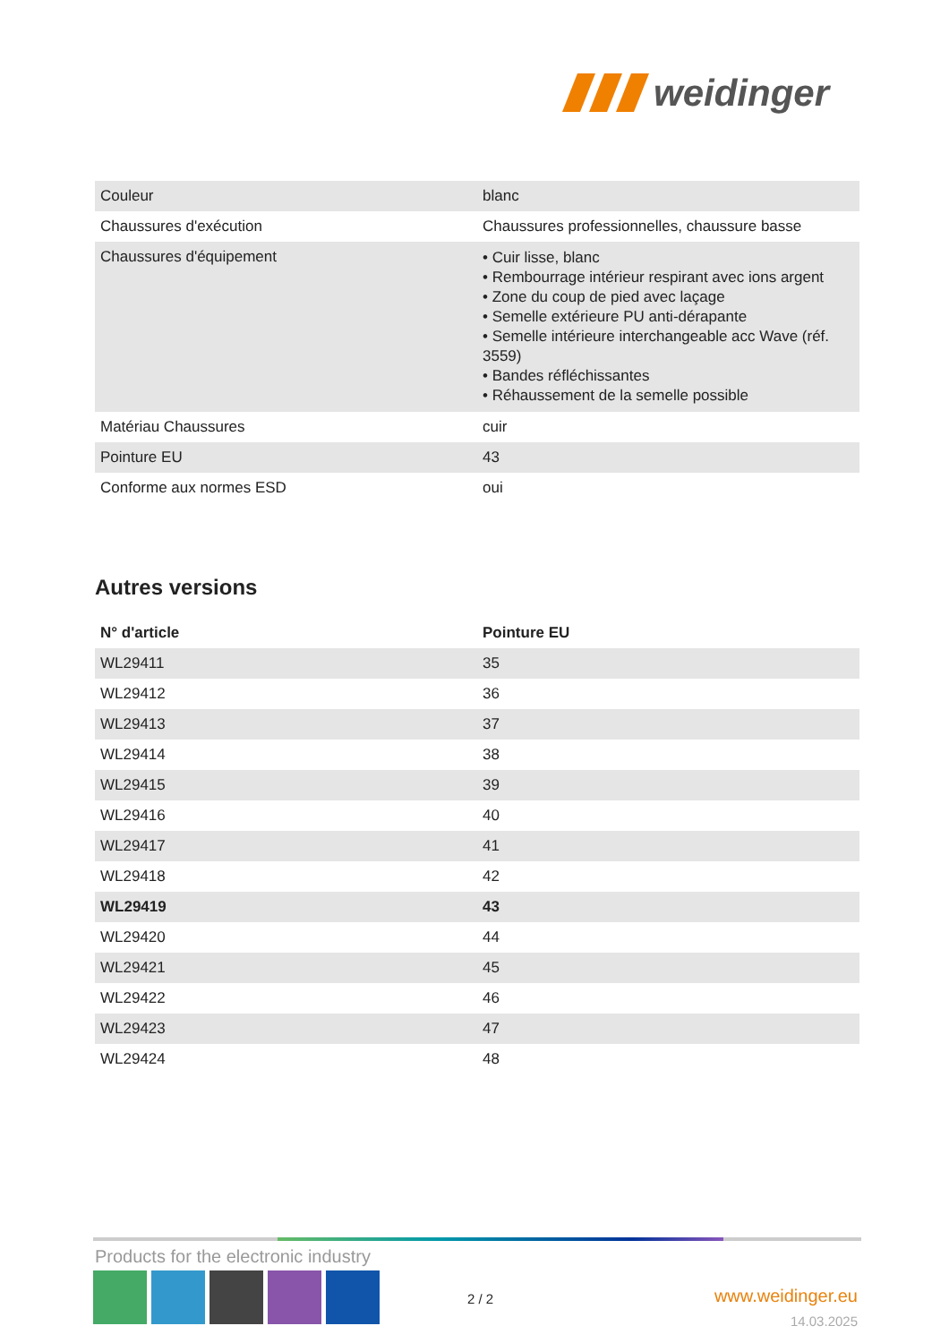weidinger
| Couleur | blanc |
| Chaussures d'exécution | Chaussures professionnelles, chaussure basse |
| Chaussures d'équipement | • Cuir lisse, blanc • Rembourrage intérieur respirant avec ions argent • Zone du coup de pied avec laçage • Semelle extérieure PU anti-dérapante • Semelle intérieure interchangeable acc Wave (réf. 3559) • Bandes réfléchissantes • Réhaussement de la semelle possible |
| Matériau Chaussures | cuir |
| Pointure EU | 43 |
| Conforme aux normes ESD | oui |
Autres versions
| N° d'article | Pointure EU |
| --- | --- |
| WL29411 | 35 |
| WL29412 | 36 |
| WL29413 | 37 |
| WL29414 | 38 |
| WL29415 | 39 |
| WL29416 | 40 |
| WL29417 | 41 |
| WL29418 | 42 |
| WL29419 | 43 |
| WL29420 | 44 |
| WL29421 | 45 |
| WL29422 | 46 |
| WL29423 | 47 |
| WL29424 | 48 |
Products for the electronic industry
2 / 2
www.weidinger.eu
14.03.2025